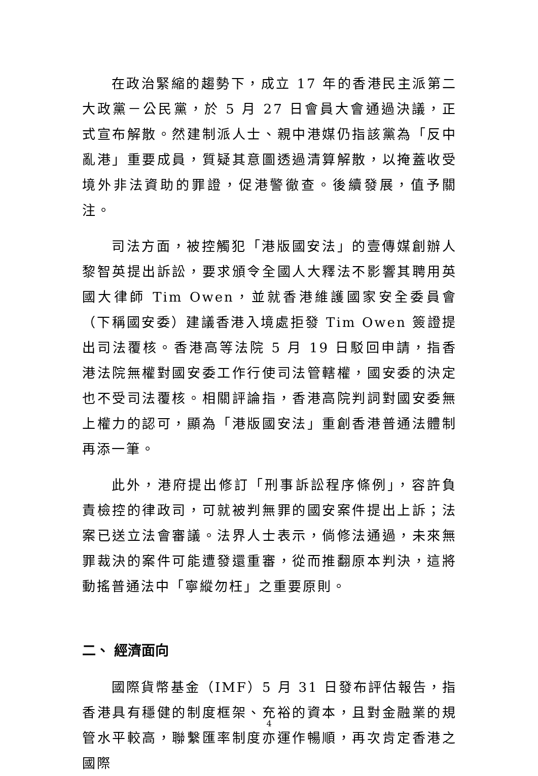在政治緊縮的趨勢下，成立 17 年的香港民主派第二大政黨－公民黨，於 5 月 27 日會員大會通過決議，正式宣布解散。然建制派人士、親中港媒仍指該黨為「反中亂港」重要成員，質疑其意圖透過清算解散，以掩蓋收受境外非法資助的罪證，促港警徹查。後續發展，值予關注。
司法方面，被控觸犯「港版國安法」的壹傳媒創辦人黎智英提出訴訟，要求頒令全國人大釋法不影響其聘用英國大律師 Tim Owen，並就香港維護國家安全委員會（下稱國安委）建議香港入境處拒發 Tim Owen 簽證提出司法覆核。香港高等法院 5 月 19 日駁回申請，指香港法院無權對國安委工作行使司法管轄權，國安委的決定也不受司法覆核。相關評論指，香港高院判詞對國安委無上權力的認可，顯為「港版國安法」重創香港普通法體制再添一筆。
此外，港府提出修訂「刑事訴訟程序條例」，容許負責檢控的律政司，可就被判無罪的國安案件提出上訴；法案已送立法會審議。法界人士表示，倘修法通過，未來無罪裁決的案件可能遭發還重審，從而推翻原本判決，這將動搖普通法中「寧縱勿枉」之重要原則。
二、 經濟面向
國際貨幣基金（IMF）5 月 31 日發布評估報告，指香港具有穩健的制度框架、充裕的資本，且對金融業的規管水平較高，聯繫匯率制度亦運作暢順，再次肯定香港之國際
4